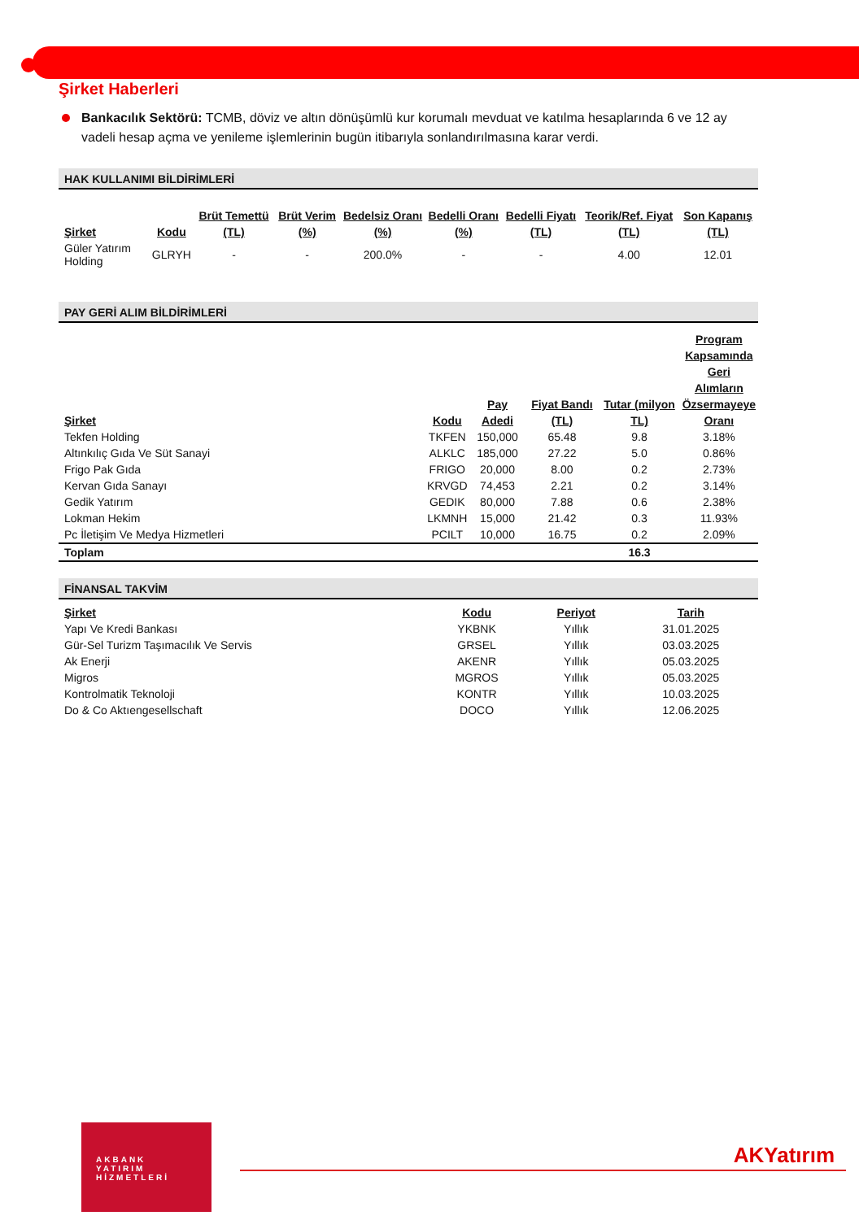Şirket Haberleri
Bankacılık Sektörü: TCMB, döviz ve altın dönüşümlü kur korumalı mevduat ve katılma hesaplarında 6 ve 12 ay vadeli hesap açma ve yenileme işlemlerinin bugün itibarıyla sonlandırılmasına karar verdi.
HAK KULLANIMI BİLDİRİMLERİ
| Şirket | Kodu | Brüt Temettü (TL) | Brüt Verim (%) | Bedelsiz Oranı (%) | Bedelli Oranı (%) | Bedelli Fiyatı (TL) | Teorik/Ref. Fiyat (TL) | Son Kapanış (TL) |
| --- | --- | --- | --- | --- | --- | --- | --- | --- |
| Güler Yatırım Holding | GLRYH | - | - | 200.0% | - | - | 4.00 | 12.01 |
PAY GERİ ALIM BİLDİRİMLERİ
| Şirket | Kodu | Pay Adedi | Fiyat Bandı (TL) | Tutar (milyon TL) | Program Kapsamında Geri Alımların Özsermayeye Oranı |
| --- | --- | --- | --- | --- | --- |
| Tekfen Holding | TKFEN | 150,000 | 65.48 | 9.8 | 3.18% |
| Altınkılıç Gıda Ve Süt Sanayi | ALKLC | 185,000 | 27.22 | 5.0 | 0.86% |
| Frigo Pak Gıda | FRIGO | 20,000 | 8.00 | 0.2 | 2.73% |
| Kervan Gıda Sanayı | KRVGD | 74,453 | 2.21 | 0.2 | 3.14% |
| Gedik Yatırım | GEDIK | 80,000 | 7.88 | 0.6 | 2.38% |
| Lokman Hekim | LKMNH | 15,000 | 21.42 | 0.3 | 11.93% |
| Pc İletişim Ve Medya Hizmetleri | PCILT | 10,000 | 16.75 | 0.2 | 2.09% |
| Toplam | | | | 16.3 | |
FİNANSAL TAKVİM
| Şirket | Kodu | Periyot | Tarih |
| --- | --- | --- | --- |
| Yapı Ve Kredi Bankası | YKBNK | Yıllık | 31.01.2025 |
| Gür-Sel Turizm Taşımacılık Ve Servis | GRSEL | Yıllık | 03.03.2025 |
| Ak Enerji | AKENR | Yıllık | 05.03.2025 |
| Migros | MGROS | Yıllık | 05.03.2025 |
| Kontrolmatik Teknoloji | KONTR | Yıllık | 10.03.2025 |
| Do & Co Aktıengesellschaft | DOCO | Yıllık | 12.06.2025 |
AKBANK
YATIRIM
HİZMETLERİ
AKYatırım